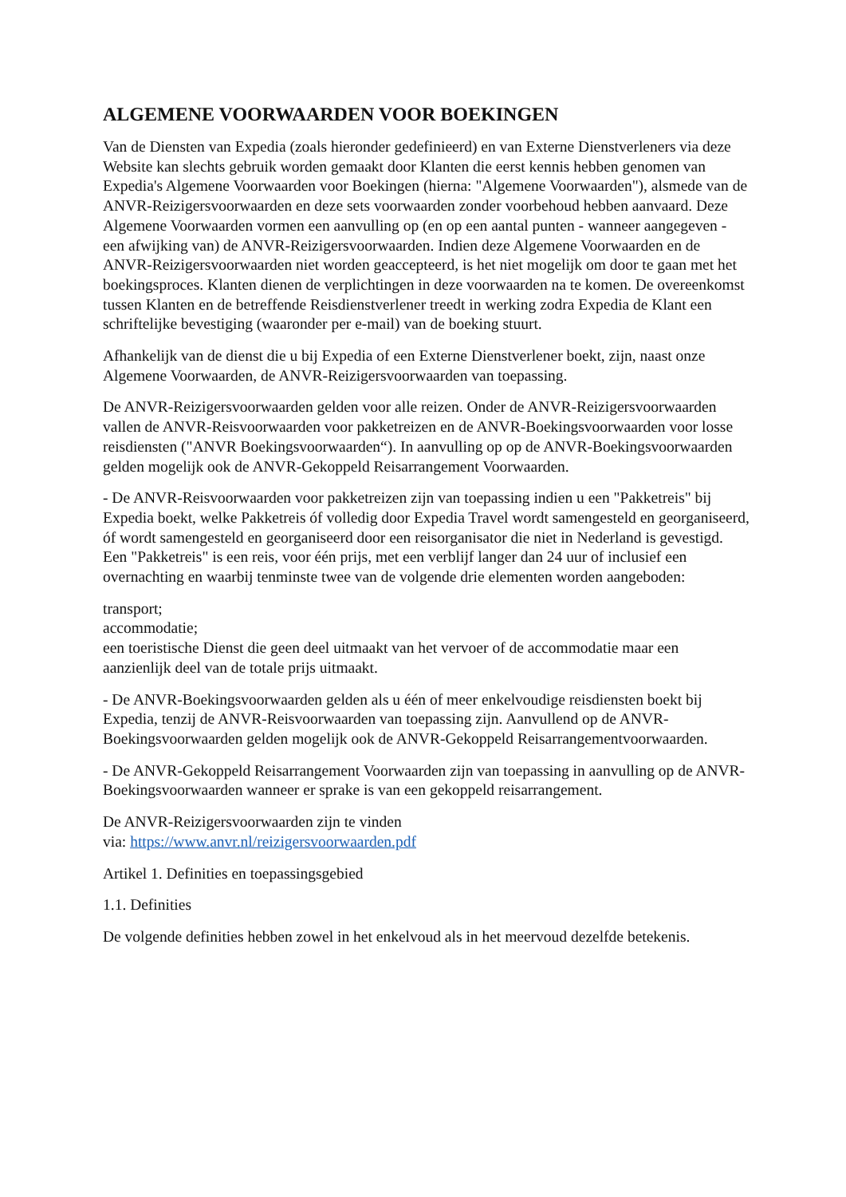ALGEMENE VOORWAARDEN VOOR BOEKINGEN
Van de Diensten van Expedia (zoals hieronder gedefinieerd) en van Externe Dienstverleners via deze Website kan slechts gebruik worden gemaakt door Klanten die eerst kennis hebben genomen van Expedia's Algemene Voorwaarden voor Boekingen (hierna: "Algemene Voorwaarden"), alsmede van de ANVR-Reizigersvoorwaarden en deze sets voorwaarden zonder voorbehoud hebben aanvaard. Deze Algemene Voorwaarden vormen een aanvulling op (en op een aantal punten - wanneer aangegeven - een afwijking van) de ANVR-Reizigersvoorwaarden. Indien deze Algemene Voorwaarden en de ANVR-Reizigersvoorwaarden niet worden geaccepteerd, is het niet mogelijk om door te gaan met het boekingsproces. Klanten dienen de verplichtingen in deze voorwaarden na te komen. De overeenkomst tussen Klanten en de betreffende Reisdienstverlener treedt in werking zodra Expedia de Klant een schriftelijke bevestiging (waaronder per e-mail) van de boeking stuurt.
Afhankelijk van de dienst die u bij Expedia of een Externe Dienstverlener boekt, zijn, naast onze Algemene Voorwaarden, de ANVR-Reizigersvoorwaarden van toepassing.
De ANVR-Reizigersvoorwaarden gelden voor alle reizen. Onder de ANVR-Reizigersvoorwaarden vallen de ANVR-Reisvoorwaarden voor pakketreizen en de ANVR-Boekingsvoorwaarden voor losse reisdiensten ("ANVR Boekingsvoorwaarden“). In aanvulling op op de ANVR-Boekingsvoorwaarden gelden mogelijk ook de ANVR-Gekoppeld Reisarrangement Voorwaarden.
- De ANVR-Reisvoorwaarden voor pakketreizen zijn van toepassing indien u een "Pakketreis" bij Expedia boekt, welke Pakketreis óf volledig door Expedia Travel wordt samengesteld en georganiseerd, óf wordt samengesteld en georganiseerd door een reisorganisator die niet in Nederland is gevestigd. Een "Pakketreis" is een reis, voor één prijs, met een verblijf langer dan 24 uur of inclusief een overnachting en waarbij tenminste twee van de volgende drie elementen worden aangeboden:
transport;
accommodatie;
een toeristische Dienst die geen deel uitmaakt van het vervoer of de accommodatie maar een aanzienlijk deel van de totale prijs uitmaakt.
- De ANVR-Boekingsvoorwaarden gelden als u één of meer enkelvoudige reisdiensten boekt bij Expedia, tenzij de ANVR-Reisvoorwaarden van toepassing zijn. Aanvullend op de ANVR-Boekingsvoorwaarden gelden mogelijk ook de ANVR-Gekoppeld Reisarrangementvoorwaarden.
- De ANVR-Gekoppeld Reisarrangement Voorwaarden zijn van toepassing in aanvulling op de ANVR-Boekingsvoorwaarden wanneer er sprake is van een gekoppeld reisarrangement.
De ANVR-Reizigersvoorwaarden zijn te vinden
via: https://www.anvr.nl/reizigersvoorwaarden.pdf
Artikel 1. Definities en toepassingsgebied
1.1. Definities
De volgende definities hebben zowel in het enkelvoud als in het meervoud dezelfde betekenis.